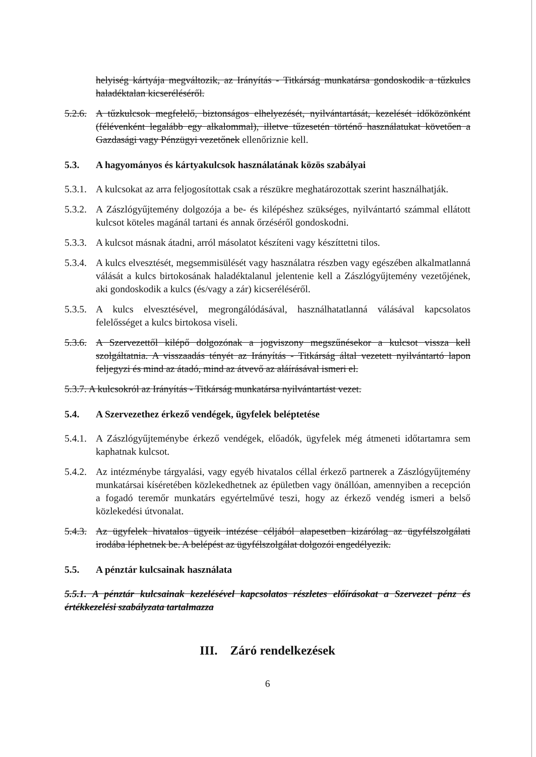helyiség kártyája megváltozik, az Irányítás - Titkárság munkatársa gondoskodik a tűzkulcs haladéktalan kicseréléséről.
5.2.6.
A tűzkulcsok megfelelő, biztonságos elhelyezését, nyilvántartását, kezelését időközönként (félévenként legalább egy alkalommal), illetve tűzesetén történő használatukat követően a Gazdasági vagy Pénzügyi vezetőnek ellenőriznie kell.
5.3. A hagyományos és kártyakulcsok használatának közös szabályai
5.3.1.
A kulcsokat az arra feljogosítottak csak a részükre meghatározottak szerint használhatják.
5.3.2.
A Zászlógyűjtemény dolgozója a be- és kilépéshez szükséges, nyilvántartó számmal ellátott kulcsot köteles magánál tartani és annak őrzéséről gondoskodni.
5.3.3.
A kulcsot másnak átadni, arról másolatot készíteni vagy készíttetni tilos.
5.3.4.
A kulcs elvesztését, megsemmisülését vagy használatra részben vagy egészében alkalmatlanná válását a kulcs birtokosának haladéktalanul jelentenie kell a Zászlógyűjtemény vezetőjének, aki gondoskodik a kulcs (és/vagy a zár) kicseréléséről.
5.3.5.
A kulcs elvesztésével, megrongálódásával, használhatatlanná válásával kapcsolatos felelősséget a kulcs birtokosa viseli.
5.3.6.
A Szervezettől kilépő dolgozónak a jogviszony megszűnésekor a kulcsot vissza kell szolgáltatnia. A visszaadás tényét az Irányítás - Titkárság által vezetett nyilvántartó lapon feljegyzi és mind az átadó, mind az átvevő az aláírásával ismeri el.
5.3.7. A kulcsokról az Irányítás - Titkárság munkatársa nyilvántartást vezet.
5.4. A Szervezethez érkező vendégek, ügyfelek beléptetése
5.4.1.
A Zászlógyűjteménybe érkező vendégek, előadók, ügyfelek még átmeneti időtartamra sem kaphatnak kulcsot.
5.4.2.
Az intézménybe tárgyalási, vagy egyéb hivatalos céllal érkező partnerek a Zászlógyűjtemény munkatársai kíséretében közlekedhetnek az épületben vagy önállóan, amennyiben a recepción a fogadó teremőr munkatárs egyértelművé teszi, hogy az érkező vendég ismeri a belső közlekedési útvonalat.
5.4.3.
Az ügyfelek hivatalos ügyeik intézése céljából alapesetben kizárólag az ügyfélszolgálati irodába léphetnek be. A belépést az ügyfélszolgálat dolgozói engedélyezik.
5.5. A pénztár kulcsainak használata
5.5.1. A pénztár kulcsainak kezelésével kapcsolatos részletes előírásokat a Szervezet pénz és értékkezelési szabályzata tartalmazza
III. Záró rendelkezések
6